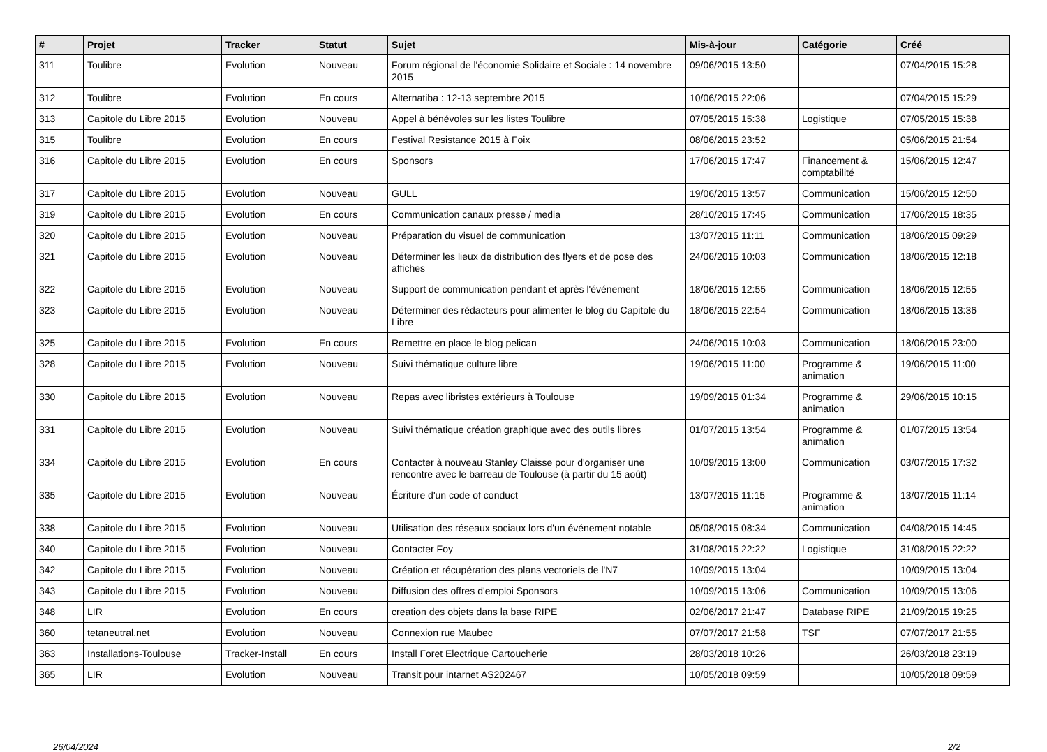| # | Projet | Tracker | Statut | Sujet | Mis-à-jour | Catégorie | Créé |
| --- | --- | --- | --- | --- | --- | --- | --- |
| 311 | Toulibre | Evolution | Nouveau | Forum régional de l'économie Solidaire et Sociale : 14 novembre 2015 | 09/06/2015 13:50 | | 07/04/2015 15:28 |
| 312 | Toulibre | Evolution | En cours | Alternatiba : 12-13 septembre 2015 | 10/06/2015 22:06 | | 07/04/2015 15:29 |
| 313 | Capitole du Libre 2015 | Evolution | Nouveau | Appel à bénévoles sur les listes Toulibre | 07/05/2015 15:38 | Logistique | 07/05/2015 15:38 |
| 315 | Toulibre | Evolution | En cours | Festival Resistance 2015 à Foix | 08/06/2015 23:52 | | 05/06/2015 21:54 |
| 316 | Capitole du Libre 2015 | Evolution | En cours | Sponsors | 17/06/2015 17:47 | Financement & comptabilité | 15/06/2015 12:47 |
| 317 | Capitole du Libre 2015 | Evolution | Nouveau | GULL | 19/06/2015 13:57 | Communication | 15/06/2015 12:50 |
| 319 | Capitole du Libre 2015 | Evolution | En cours | Communication canaux presse / media | 28/10/2015 17:45 | Communication | 17/06/2015 18:35 |
| 320 | Capitole du Libre 2015 | Evolution | Nouveau | Préparation du visuel de communication | 13/07/2015 11:11 | Communication | 18/06/2015 09:29 |
| 321 | Capitole du Libre 2015 | Evolution | Nouveau | Déterminer les lieux de distribution des flyers et de pose des affiches | 24/06/2015 10:03 | Communication | 18/06/2015 12:18 |
| 322 | Capitole du Libre 2015 | Evolution | Nouveau | Support de communication pendant et après l'événement | 18/06/2015 12:55 | Communication | 18/06/2015 12:55 |
| 323 | Capitole du Libre 2015 | Evolution | Nouveau | Déterminer des rédacteurs pour alimenter le blog du Capitole du Libre | 18/06/2015 22:54 | Communication | 18/06/2015 13:36 |
| 325 | Capitole du Libre 2015 | Evolution | En cours | Remettre en place le blog pelican | 24/06/2015 10:03 | Communication | 18/06/2015 23:00 |
| 328 | Capitole du Libre 2015 | Evolution | Nouveau | Suivi thématique culture libre | 19/06/2015 11:00 | Programme & animation | 19/06/2015 11:00 |
| 330 | Capitole du Libre 2015 | Evolution | Nouveau | Repas avec libristes extérieurs à Toulouse | 19/09/2015 01:34 | Programme & animation | 29/06/2015 10:15 |
| 331 | Capitole du Libre 2015 | Evolution | Nouveau | Suivi thématique création graphique avec des outils libres | 01/07/2015 13:54 | Programme & animation | 01/07/2015 13:54 |
| 334 | Capitole du Libre 2015 | Evolution | En cours | Contacter à nouveau Stanley Claisse pour d'organiser une rencontre avec le barreau de Toulouse (à partir du 15 août) | 10/09/2015 13:00 | Communication | 03/07/2015 17:32 |
| 335 | Capitole du Libre 2015 | Evolution | Nouveau | Écriture d'un code of conduct | 13/07/2015 11:15 | Programme & animation | 13/07/2015 11:14 |
| 338 | Capitole du Libre 2015 | Evolution | Nouveau | Utilisation des réseaux sociaux lors d'un événement notable | 05/08/2015 08:34 | Communication | 04/08/2015 14:45 |
| 340 | Capitole du Libre 2015 | Evolution | Nouveau | Contacter Foy | 31/08/2015 22:22 | Logistique | 31/08/2015 22:22 |
| 342 | Capitole du Libre 2015 | Evolution | Nouveau | Création et récupération des plans vectoriels de l'N7 | 10/09/2015 13:04 | | 10/09/2015 13:04 |
| 343 | Capitole du Libre 2015 | Evolution | Nouveau | Diffusion des offres d'emploi Sponsors | 10/09/2015 13:06 | Communication | 10/09/2015 13:06 |
| 348 | LIR | Evolution | En cours | creation des objets dans la base RIPE | 02/06/2017 21:47 | Database RIPE | 21/09/2015 19:25 |
| 360 | tetaneutral.net | Evolution | Nouveau | Connexion rue Maubec | 07/07/2017 21:58 | TSF | 07/07/2017 21:55 |
| 363 | Installations-Toulouse | Tracker-Install | En cours | Install Foret Electrique Cartoucherie | 28/03/2018 10:26 | | 26/03/2018 23:19 |
| 365 | LIR | Evolution | Nouveau | Transit pour intarnet AS202467 | 10/05/2018 09:59 | | 10/05/2018 09:59 |
26/04/2024 2/2